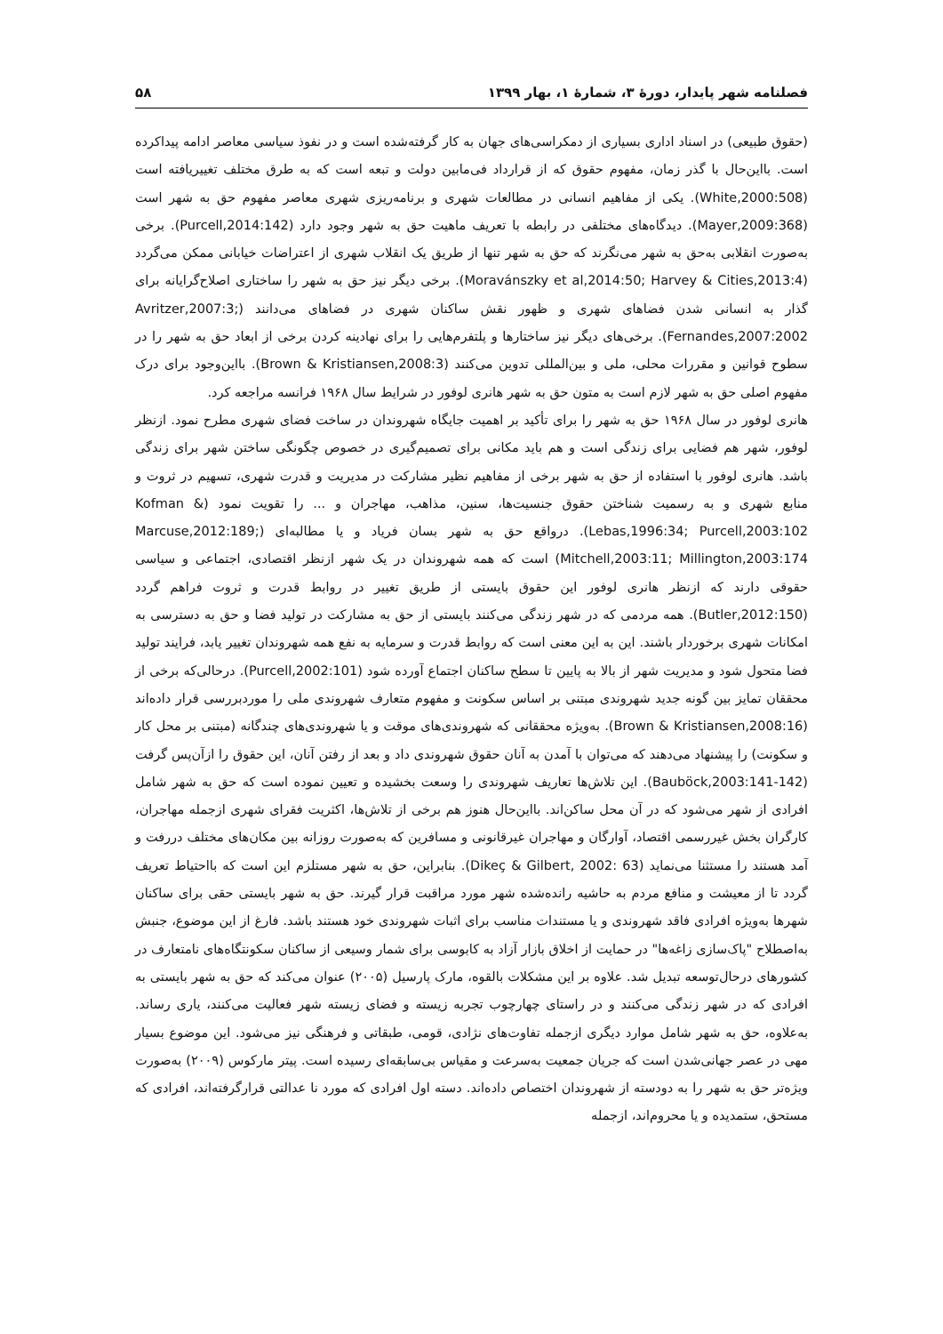فصلنامه شهر پایدار، دورۀ ۳، شمارۀ ۱، بهار ۱۳۹۹ ۵۸
(حقوق طبیعی) در اسناد اداری بسیاری از دمکراسی‌های جهان به کار گرفته‌شده است و در نفوذ سیاسی معاصر ادامه پیداکرده است. بااین‌حال با گذر زمان، مفهوم حقوق که از قرارداد فی‌مابین دولت و تبعه است که به طرق مختلف تغییریافته است (White,2000:508). یکی از مفاهیم انسانی در مطالعات شهری و برنامه‌ریزی شهری معاصر مفهوم حق به شهر است (Mayer,2009:368). دیدگاه‌های مختلفی در رابطه با تعریف ماهیت حق به شهر وجود دارد (Purcell,2014:142). برخی به‌صورت انقلابی به‌حق به شهر می‌نگرند که حق به شهر تنها از طریق یک انقلاب شهری از اعتراضات خیابانی ممکن می‌گردد (Moravánszky et al,2014:50; Harvey & Cities,2013:4). برخی دیگر نیز حق به شهر را ساختاری اصلاح‌گرایانه برای گذار به انسانی شدن فضاهای شهری و ظهور نقش ساکنان شهری در فضاهای می‌دانند (Avritzer,2007:3; Fernandes,2007:2002). برخی‌های دیگر نیز ساختارها و پلتفرم‌هایی را برای نهادینه کردن برخی از ابعاد حق به شهر را در سطوح قوانین و مقررات محلی، ملی و بین‌المللی تدوین می‌کنند (Brown & Kristiansen,2008:3). بااین‌وجود برای درک مفهوم اصلی حق به شهر لازم است به متون حق به شهر هانری لوفور در شرایط سال ۱۹۶۸ فرانسه مراجعه کرد.
هانری لوفور در سال ۱۹۶۸ حق به شهر را برای تأکید بر اهمیت جایگاه شهروندان در ساخت فضای شهری مطرح نمود. ازنظر لوفور، شهر هم فضایی برای زندگی است و هم باید مکانی برای تصمیم‌گیری در خصوص چگونگی ساختن شهر برای زندگی باشد. هانری لوفور با استفاده از حق به شهر برخی از مفاهیم نظیر مشارکت در مدیریت و قدرت شهری، تسهیم در ثروت و منابع شهری و به رسمیت شناختن حقوق جنسیت‌ها، سنین، مذاهب، مهاجران و ... را تقویت نمود (Kofman & Lebas,1996:34; Purcell,2003:102). درواقع حق به شهر بسان فریاد و یا مطالبه‌ای (Marcuse,2012:189; Mitchell,2003:11; Millington,2003:174) است که همه شهروندان در یک شهر ازنظر اقتصادی، اجتماعی و سیاسی حقوقی دارند که ازنظر هانری لوفور این حقوق بایستی از طریق تغییر در روابط قدرت و ثروت فراهم گردد (Butler,2012:150). همه مردمی که در شهر زندگی می‌کنند بایستی از حق به مشارکت در تولید فضا و حق به دسترسی به امکانات شهری برخوردار باشند. این به این معنی است که روابط قدرت و سرمایه به نفع همه شهروندان تغییر یابد، فرایند تولید فضا متحول شود و مدیریت شهر از بالا به پایین تا سطح ساکنان اجتماع آورده شود (Purcell,2002:101). درحالی‌که برخی از محققان تمایز بین گونه جدید شهروندی مبتنی بر اساس سکونت و مفهوم متعارف شهروندی ملی را موردبررسی قرار داده‌اند (Brown & Kristiansen,2008:16). به‌ویژه محققانی که شهروندی‌های موقت و یا شهروندی‌های چندگانه (مبتنی بر محل کار و سکونت) را پیشنهاد می‌دهند که می‌توان با آمدن به آنان حقوق شهروندی داد و بعد از رفتن آنان، این حقوق را ازآن‌پس گرفت (Bauböck,2003:141-142). این تلاش‌ها تعاریف شهروندی را وسعت بخشیده و تعیین نموده است که حق به شهر شامل افرادی از شهر می‌شود که در آن محل ساکن‌اند. بااین‌حال هنوز هم برخی از تلاش‌ها، اکثریت فقرای شهری ازجمله مهاجران، کارگران بخش غیررسمی اقتصاد، آوارگان و مهاجران غیرقانونی و مسافرین که به‌صورت روزانه بین مکان‌های مختلف دررفت و آمد هستند را مستثنا می‌نماید (Dikeç & Gilbert, 2002: 63). بنابراین، حق به شهر مستلزم این است که بااحتیاط تعریف گردد تا از معیشت و منافع مردم به حاشیه رانده‌شده شهر مورد مراقبت قرار گیرند. حق به شهر بایستی حقی برای ساکنان شهرها به‌ویژه افرادی فاقد شهروندی و یا مستندات مناسب برای اثبات شهروندی خود هستند باشد. فارغ از این موضوع، جنبش به‌اصطلاح "پاک‌سازی زاغه‌ها" در حمایت از اخلاق بازار آزاد به کابوسی برای شمار وسیعی از ساکنان سکونتگاه‌های نامتعارف در کشورهای درحال‌توسعه تبدیل شد. علاوه بر این مشکلات بالقوه، مارک پارسیل (۲۰۰۵) عنوان می‌کند که حق به شهر بایستی به افرادی که در شهر زندگی می‌کنند و در راستای چهارچوب تجربه زیسته و فضای زیسته شهر فعالیت می‌کنند، یاری رساند. به‌علاوه، حق به شهر شامل موارد دیگری ازجمله تفاوت‌های نژادی، قومی، طبقاتی و فرهنگی نیز می‌شود. این موضوع بسیار مهی در عصر جهانی‌شدن است که جریان جمعیت به‌سرعت و مقیاس بی‌سابقه‌ای رسیده است. پیتر مارکوس (۲۰۰۹) به‌صورت ویژه‌تر حق به شهر را به دودسته از شهروندان اختصاص داده‌اند. دسته اول افرادی که مورد نا عدالتی قرارگرفته‌اند، افرادی که مستحق، ستمدیده و یا محروم‌اند، ازجمله